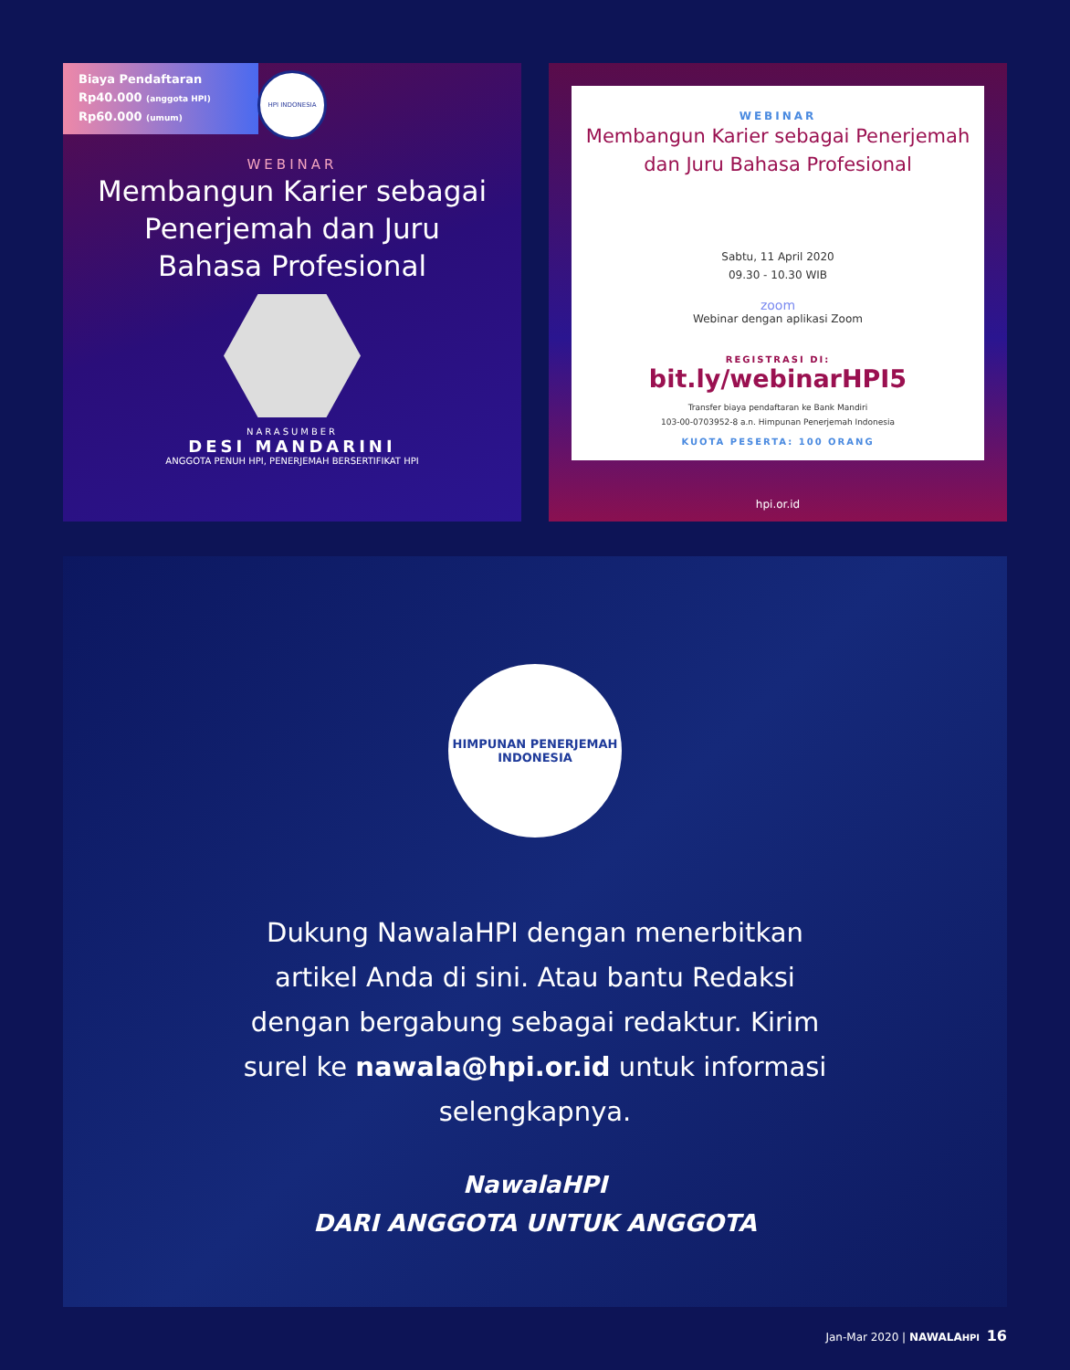Biaya Pendaftaran
Rp40.000 (anggota HPI)
Rp60.000 (umum)
HPI INDONESIA
WEBINAR
Membangun Karier sebagai Penerjemah dan Juru Bahasa Profesional
NARASUMBER
DESI MANDARINI
ANGGOTA PENUH HPI, PENERJEMAH BERSERTIFIKAT HPI
WEBINAR
Membangun Karier sebagai Penerjemah dan Juru Bahasa Profesional
Sabtu, 11 April 2020
09.30 - 10.30 WIB
zoom
Webinar dengan aplikasi Zoom
REGISTRASI DI:
bit.ly/webinarHPI5
Transfer biaya pendaftaran ke Bank Mandiri
103-00-0703952-8 a.n. Himpunan Penerjemah Indonesia
KUOTA PESERTA: 100 ORANG
hpi.or.id
HIMPUNAN PENERJEMAH INDONESIA
Dukung NawalaHPI dengan menerbitkan artikel Anda di sini. Atau bantu Redaksi dengan bergabung sebagai redaktur. Kirim surel ke nawala@hpi.or.id untuk informasi selengkapnya.
NawalaHPI
DARI ANGGOTA UNTUK ANGGOTA
Jan-Mar 2020 | NAWALAHPI 16